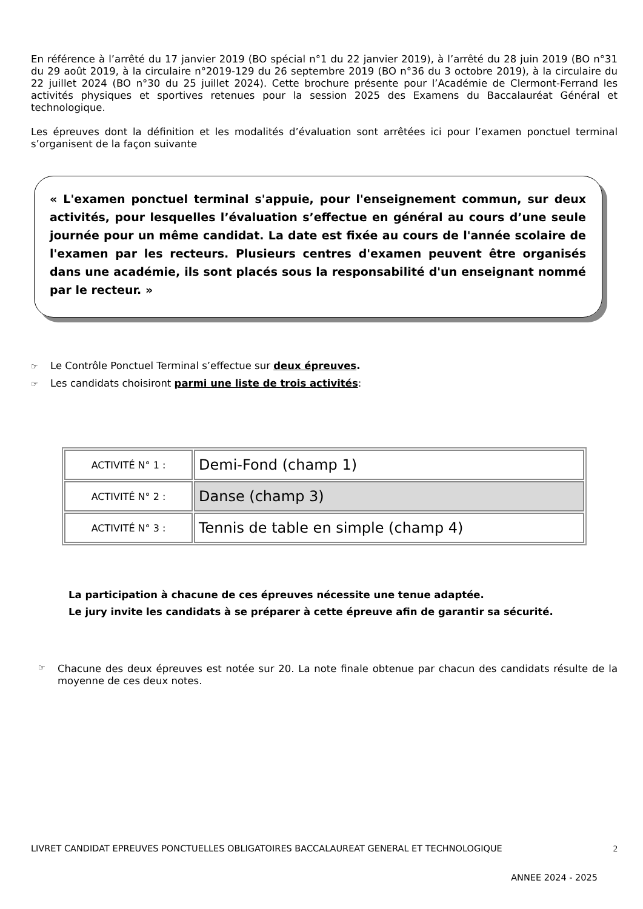En référence à l’arrêté du 17 janvier 2019 (BO spécial n°1 du 22 janvier 2019), à l’arrêté du 28 juin 2019 (BO n°31 du 29 août 2019, à la circulaire n°2019-129 du 26 septembre 2019 (BO n°36 du 3 octobre 2019), à la circulaire du 22 juillet 2024 (BO n°30 du 25 juillet 2024). Cette brochure présente pour l’Académie de Clermont-Ferrand les activités physiques et sportives retenues pour la session 2025 des Examens du Baccalauréat Général et technologique.
Les épreuves dont la définition et les modalités d’évaluation sont arrêtées ici pour l’examen ponctuel terminal s’organisent de la façon suivante
« L'examen ponctuel terminal s'appuie, pour l'enseignement commun, sur deux activités, pour lesquelles l’évaluation s’effectue en général au cours d’une seule journée pour un même candidat. La date est fixée au cours de l'année scolaire de l'examen par les recteurs. Plusieurs centres d'examen peuvent être organisés dans une académie, ils sont placés sous la responsabilité d'un enseignant nommé par le recteur. »
☞ Le Contrôle Ponctuel Terminal s’effectue sur deux épreuves.
☞ Les candidats choisiront parmi une liste de trois activités:
| ACTIVITÉ N° 1 : | Demi-Fond (champ 1) |
| ACTIVITÉ N° 2 : | Danse (champ 3) |
| ACTIVITÉ N° 3 : | Tennis de table en simple (champ 4) |
La participation à chacune de ces épreuves nécessite une tenue adaptée.
Le jury invite les candidats à se préparer à cette épreuve afin de garantir sa sécurité.
☞
Chacune des deux épreuves est notée sur 20. La note finale obtenue par chacun des candidats résulte de la moyenne de ces deux notes.
LIVRET CANDIDAT EPREUVES PONCTUELLES OBLIGATOIRES BACCALAUREAT GENERAL ET TECHNOLOGIQUE 2
ANNEE 2024 - 2025